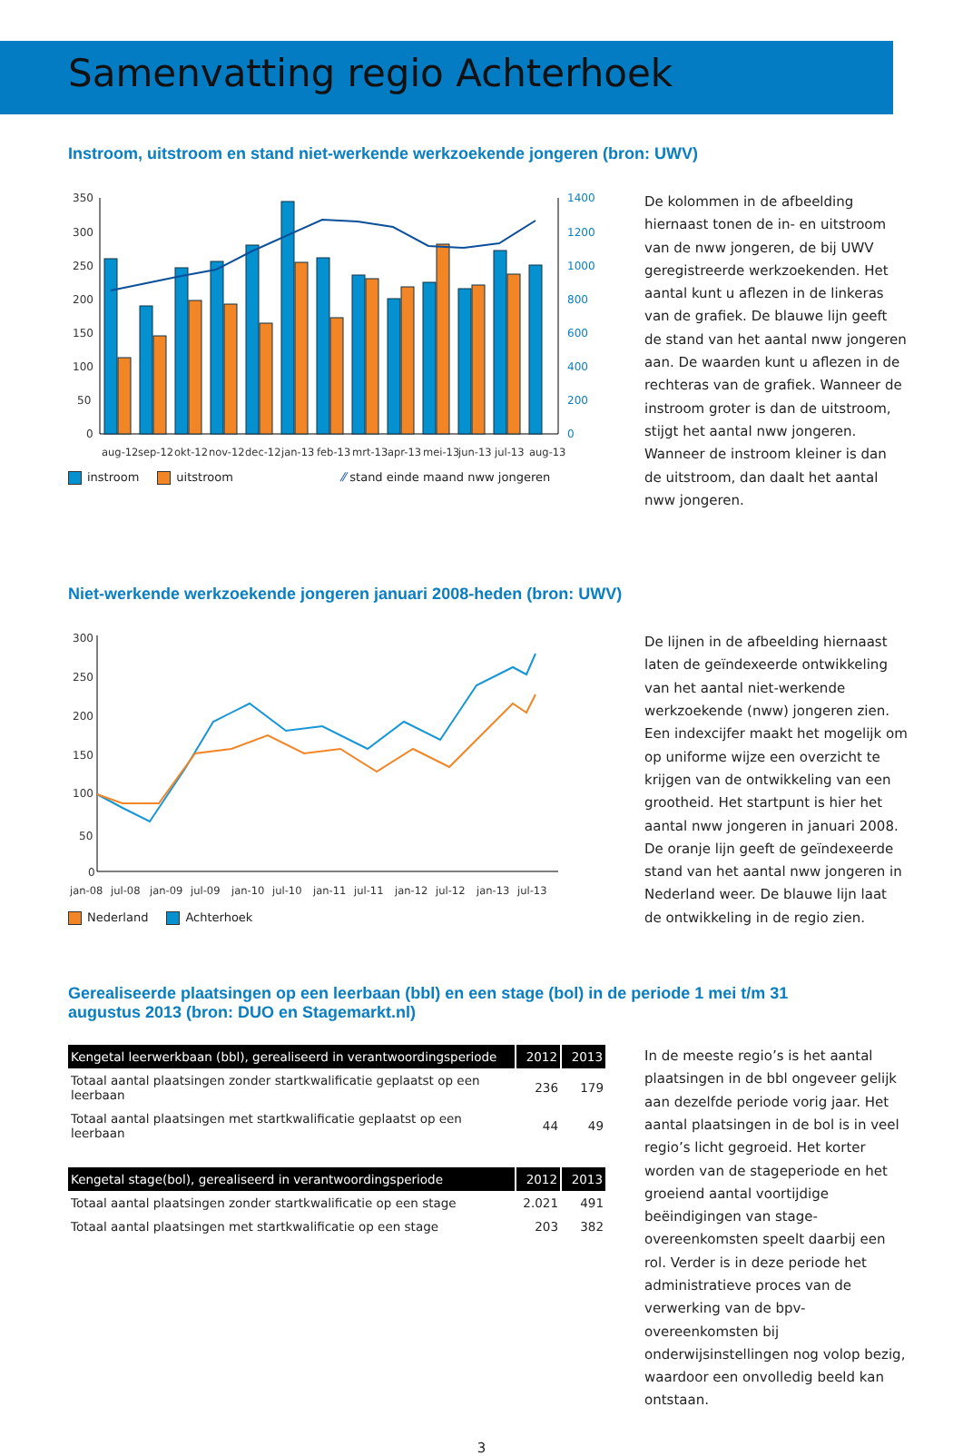Samenvatting regio Achterhoek
Instroom, uitstroom en stand niet-werkende werkzoekende jongeren (bron: UWV)
350
300
250
200
150
100
50
0
1400
1200
1000
800
600
400
200
0
aug-12
sep-12
okt-12
nov-12
dec-12
jan-13
feb-13
mrt-13
apr-13
mei-13
jun-13
jul-13
aug-13
instroom uitstroom ⁄⁄ stand einde maand nww jongeren
De kolommen in de afbeelding hiernaast tonen de in- en uitstroom van de nww jongeren, de bij UWV geregistreerde werkzoekenden. Het aantal kunt u aflezen in de linkeras van de grafiek. De blauwe lijn geeft de stand van het aantal nww jongeren aan. De waarden kunt u aflezen in de rechteras van de grafiek. Wanneer de instroom groter is dan de uitstroom, stijgt het aantal nww jongeren. Wanneer de instroom kleiner is dan de uitstroom, dan daalt het aantal nww jongeren.
Niet-werkende werkzoekende jongeren januari 2008-heden (bron: UWV)
300
250
200
150
100
50
0
jan-08
jul-08
jan-09
jul-09
jan-10
jul-10
jan-11
jul-11
jan-12
jul-12
jan-13
jul-13
Nederland Achterhoek
De lijnen in de afbeelding hiernaast laten de geïndexeerde ontwikkeling van het aantal niet-werkende werkzoekende (nww) jongeren zien. Een indexcijfer maakt het mogelijk om op uniforme wijze een overzicht te krijgen van de ontwikkeling van een grootheid. Het startpunt is hier het aantal nww jongeren in januari 2008. De oranje lijn geeft de geïndexeerde stand van het aantal nww jongeren in Nederland weer. De blauwe lijn laat de ontwikkeling in de regio zien.
Gerealiseerde plaatsingen op een leerbaan (bbl) en een stage (bol) in de periode 1 mei t/m 31 augustus 2013 (bron: DUO en Stagemarkt.nl)
| Kengetal leerwerkbaan (bbl), gerealiseerd in verantwoordingsperiode | 2012 | 2013 |
| --- | --- | --- |
| Totaal aantal plaatsingen zonder startkwalificatie geplaatst op een leerbaan | 236 | 179 |
| Totaal aantal plaatsingen met startkwalificatie geplaatst op een leerbaan | 44 | 49 |
| Kengetal stage(bol), gerealiseerd in verantwoordingsperiode | 2012 | 2013 |
| --- | --- | --- |
| Totaal aantal plaatsingen zonder startkwalificatie op een stage | 2.021 | 491 |
| Totaal aantal plaatsingen met startkwalificatie op een stage | 203 | 382 |
In de meeste regio’s is het aantal plaatsingen in de bbl ongeveer gelijk aan dezelfde periode vorig jaar. Het aantal plaatsingen in de bol is in veel regio’s licht gegroeid. Het korter worden van de stageperiode en het groeiend aantal voortijdige beëindigingen van stage-overeenkomsten speelt daarbij een rol. Verder is in deze periode het administratieve proces van de verwerking van de bpv-overeenkomsten bij onderwijsinstellingen nog volop bezig, waardoor een onvolledig beeld kan ontstaan.
3